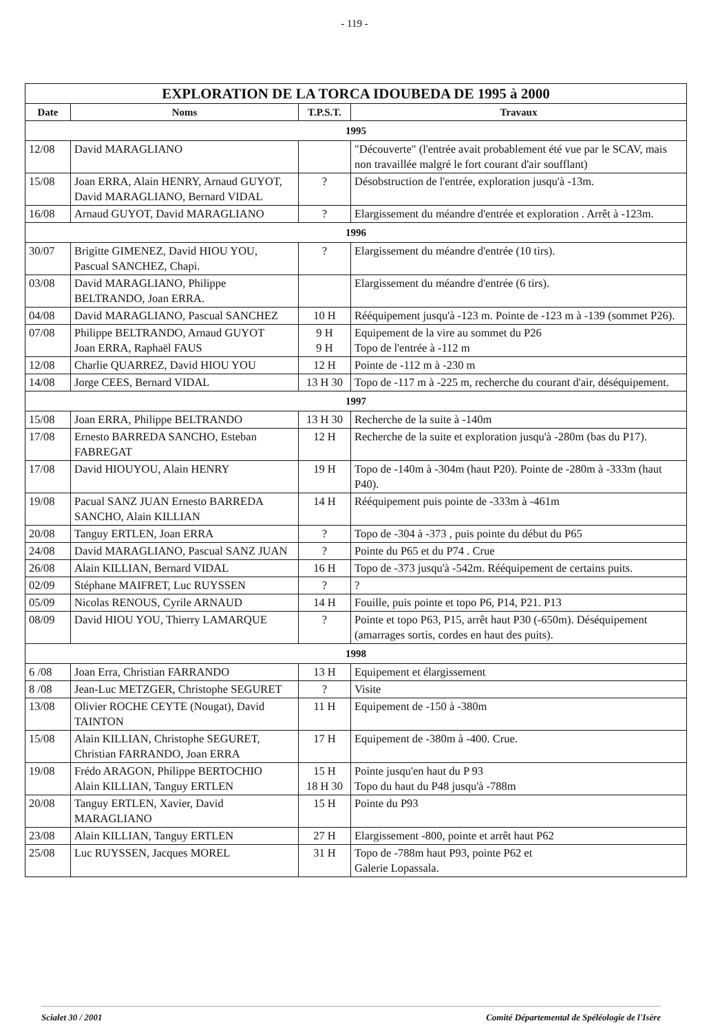- 119 -
| EXPLORATION DE LA TORCA IDOUBEDA DE 1995 à 2000 | | | |
| Date | Noms | T.P.S.T. | Travaux |
| 1995 | | | |
| 12/08 | David MARAGLIANO | | "Découverte" (l'entrée avait probablement été vue par le SCAV, mais non travaillée malgré le fort courant d'air soufflant) |
| 15/08 | Joan ERRA, Alain HENRY, Arnaud GUYOT, David MARAGLIANO, Bernard VIDAL | ? | Désobstruction de l'entrée, exploration jusqu'à -13m. |
| 16/08 | Arnaud GUYOT, David MARAGLIANO | ? | Elargissement du méandre d'entrée et exploration . Arrêt à -123m. |
| 1996 | | | |
| 30/07 | Brigitte GIMENEZ, David HIOU YOU, Pascual SANCHEZ, Chapi. | ? | Elargissement du méandre d'entrée (10 tirs). |
| 03/08 | David MARAGLIANO, Philippe BELTRANDO, Joan ERRA. | | Elargissement du méandre d'entrée (6 tirs). |
| 04/08 | David MARAGLIANO, Pascual SANCHEZ | 10 H | Rééquipement jusqu'à -123 m. Pointe de -123 m à -139 (sommet P26). |
| 07/08 | Philippe BELTRANDO, Arnaud GUYOT Joan ERRA, Raphaël FAUS | 9 H 9 H | Equipement de la vire au sommet du P26 Topo de l'entrée à -112 m |
| 12/08 | Charlie QUARREZ, David HIOU YOU | 12 H | Pointe de -112 m à -230 m |
| 14/08 | Jorge CEES, Bernard VIDAL | 13 H 30 | Topo de -117 m à -225 m, recherche du courant d'air, déséquipement. |
| 1997 | | | |
| 15/08 | Joan ERRA, Philippe BELTRANDO | 13 H 30 | Recherche de la suite à -140m |
| 17/08 | Ernesto BARREDA SANCHO, Esteban FABREGAT | 12 H | Recherche de la suite et exploration jusqu'à -280m (bas du P17). |
| 17/08 | David HIOUYOU, Alain HENRY | 19 H | Topo de -140m à -304m (haut P20). Pointe de -280m à -333m (haut P40). |
| 19/08 | Pacual SANZ JUAN Ernesto BARREDA SANCHO, Alain KILLIAN | 14 H | Rééquipement puis pointe de -333m à -461m |
| 20/08 | Tanguy ERTLEN, Joan ERRA | ? | Topo de -304 à -373 , puis pointe du début du P65 |
| 24/08 | David MARAGLIANO, Pascual SANZ JUAN | ? | Pointe du P65 et du P74 . Crue |
| 26/08 | Alain KILLIAN, Bernard VIDAL | 16 H | Topo de -373 jusqu'à -542m. Rééquipement de certains puits. |
| 02/09 | Stéphane MAIFRET, Luc RUYSSEN | ? | ? |
| 05/09 | Nicolas RENOUS, Cyrile ARNAUD | 14 H | Fouille, puis pointe et topo P6, P14, P21. P13 |
| 08/09 | David HIOU YOU, Thierry LAMARQUE | ? | Pointe et topo P63, P15, arrêt haut P30 (-650m). Déséquipement (amarrages sortis, cordes en haut des puits). |
| 1998 | | | |
| 6 /08 | Joan Erra, Christian FARRANDO | 13 H | Equipement et élargissement |
| 8 /08 | Jean-Luc METZGER, Christophe SEGURET | ? | Visite |
| 13/08 | Olivier ROCHE CEYTE (Nougat), David TAINTON | 11 H | Equipement de -150 à -380m |
| 15/08 | Alain KILLIAN, Christophe SEGURET, Christian FARRANDO, Joan ERRA | 17 H | Equipement de -380m à -400. Crue. |
| 19/08 | Frédo ARAGON, Philippe BERTOCHIO Alain KILLIAN, Tanguy ERTLEN | 15 H 18 H 30 | Pointe jusqu'en haut du P 93 Topo du haut du P48 jusqu'à -788m |
| 20/08 | Tanguy ERTLEN, Xavier, David MARAGLIANO | 15 H | Pointe du P93 |
| 23/08 | Alain KILLIAN, Tanguy ERTLEN | 27 H | Elargissement -800, pointe et arrêt haut P62 |
| 25/08 | Luc RUYSSEN, Jacques MOREL | 31 H | Topo de -788m haut P93, pointe P62 et Galerie Lopassala. |
Scialet 30 / 2001 Comité Départemental de Spéléologie de l'Isère